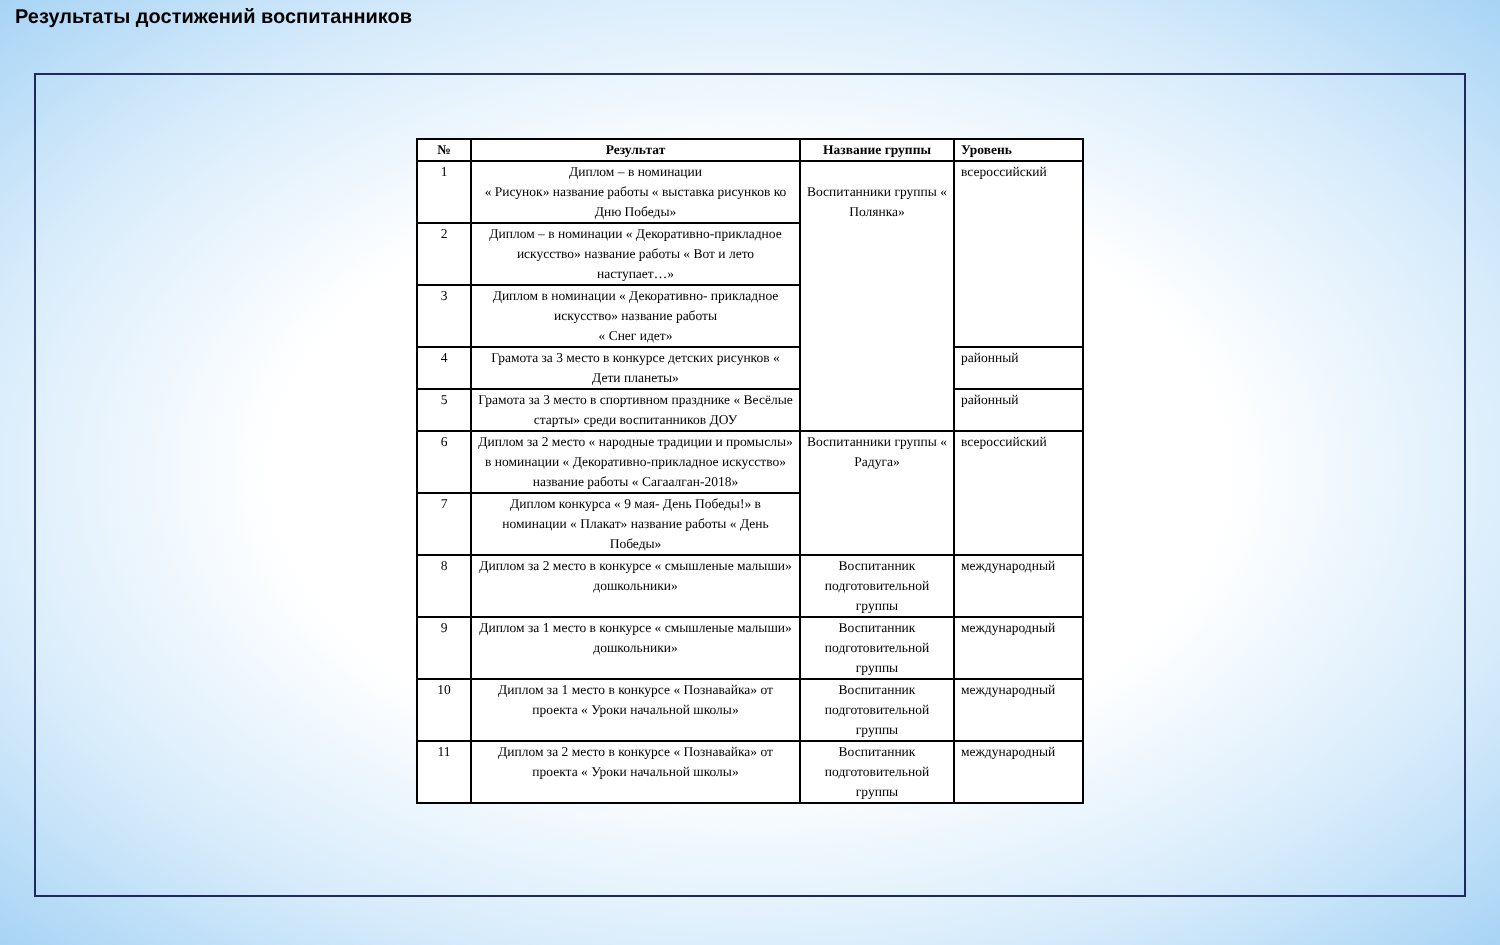Результаты достижений воспитанников
| № | Результат | Название группы | Уровень |
| --- | --- | --- | --- |
| 1 | Диплом – в номинации « Рисунок» название работы « выставка рисунков ко Дню Победы» | Воспитанники группы « Полянка» | всероссийский |
| 2 | Диплом – в номинации « Декоративно-прикладное искусство» название работы « Вот и лето наступает…» | | |
| 3 | Диплом в номинации « Декоративно- прикладное искусство» название работы « Снег идет» | | |
| 4 | Грамота за 3 место в конкурсе детских рисунков « Дети планеты» | | районный |
| 5 | Грамота за 3 место в спортивном празднике « Весёлые старты» среди воспитанников ДОУ | | районный |
| 6 | Диплом за 2 место « народные традиции и промыслы» в номинации « Декоративно-прикладное искусство» название работы « Сагаалган-2018» | Воспитанники группы « Радуга» | всероссийский |
| 7 | Диплом конкурса « 9 мая- День Победы!» в номинации « Плакат» название работы « День Победы» | | |
| 8 | Диплом за 2 место в конкурсе « смышленые малыши» дошкольники» | Воспитанник подготовительной группы | международный |
| 9 | Диплом за 1 место в конкурсе « смышленые малыши» дошкольники» | Воспитанник подготовительной группы | международный |
| 10 | Диплом за 1 место в конкурсе « Познавайка» от проекта « Уроки начальной школы» | Воспитанник подготовительной группы | международный |
| 11 | Диплом за 2 место в конкурсе « Познавайка» от проекта « Уроки начальной школы» | Воспитанник подготовительной группы | международный |